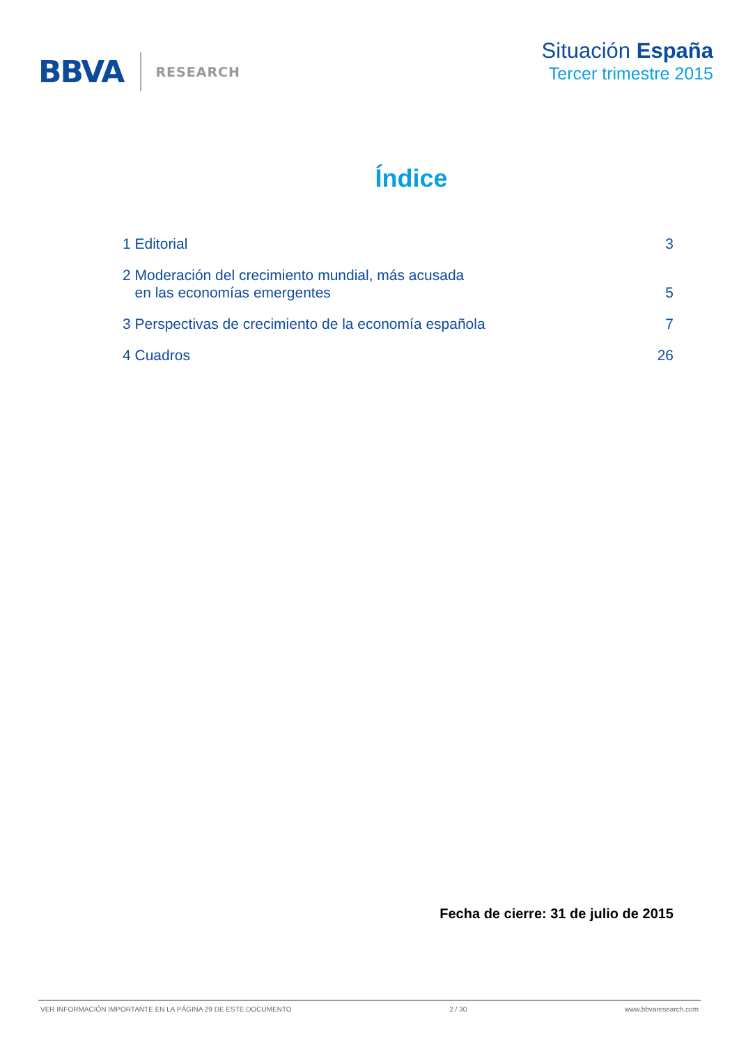BBVA RESEARCH
Situación España
Tercer trimestre 2015
Índice
1 Editorial 3
2 Moderación del crecimiento mundial, más acusada
en las economías emergentes 5
3 Perspectivas de crecimiento de la economía española 7
4 Cuadros 26
Fecha de cierre: 31 de julio de 2015
VER INFORMACIÓN IMPORTANTE EN LA PÁGINA 29 DE ESTE DOCUMENTO 2 / 30 www.bbvaresearch.com